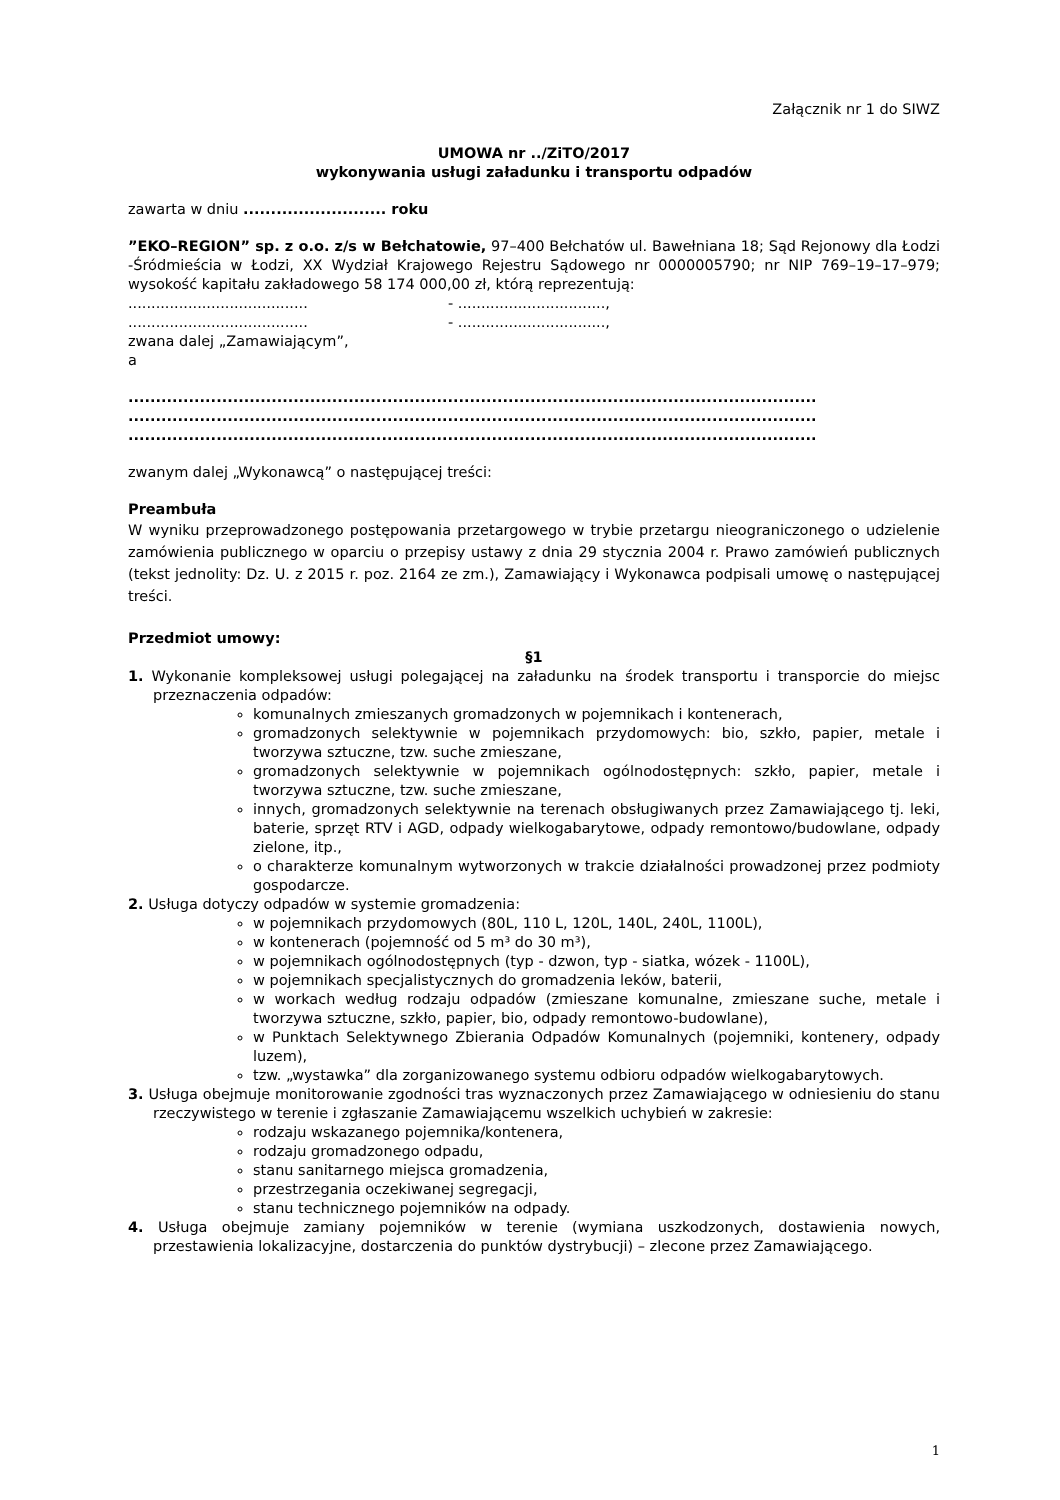Załącznik nr 1 do SIWZ
UMOWA nr ../ZiTO/2017
wykonywania usługi załadunku i transportu odpadów
zawarta w dniu .......................... roku
”EKO–REGION” sp. z o.o. z/s w Bełchatowie, 97–400 Bełchatów ul. Bawełniana 18; Sąd Rejonowy dla Łodzi -Śródmieścia w Łodzi, XX Wydział Krajowego Rejestru Sądowego nr 0000005790; nr NIP 769–19–17–979; wysokość kapitału zakładowego 58 174 000,00 zł, którą reprezentują:
....................................... - ................................,
....................................... - ................................,
zwana dalej „Zamawiającym”,
a
.............................................................................................................................
.............................................................................................................................
.............................................................................................................................
zwanym dalej „Wykonawcą” o następującej treści:
Preambuła
W wyniku przeprowadzonego postępowania przetargowego w trybie przetargu nieograniczonego o udzielenie zamówienia publicznego w oparciu o przepisy ustawy z dnia 29 stycznia 2004 r. Prawo zamówień publicznych (tekst jednolity: Dz. U. z 2015 r. poz. 2164 ze zm.), Zamawiający i Wykonawca podpisali umowę o następującej treści.
Przedmiot umowy:
§1
1. Wykonanie kompleksowej usługi polegającej na załadunku na środek transportu i transporcie do miejsc przeznaczenia odpadów:
komunalnych zmieszanych gromadzonych w pojemnikach i kontenerach,
gromadzonych selektywnie w pojemnikach przydomowych: bio, szkło, papier, metale i tworzywa sztuczne, tzw. suche zmieszane,
gromadzonych selektywnie w pojemnikach ogólnodostępnych: szkło, papier, metale i tworzywa sztuczne, tzw. suche zmieszane,
innych, gromadzonych selektywnie na terenach obsługiwanych przez Zamawiającego tj. leki, baterie, sprzęt RTV i AGD, odpady wielkogabarytowe, odpady remontowo/budowlane, odpady zielone, itp.,
o charakterze komunalnym wytworzonych w trakcie działalności prowadzonej przez podmioty gospodarcze.
2. Usługa dotyczy odpadów w systemie gromadzenia:
w pojemnikach przydomowych (80L, 110 L, 120L, 140L, 240L, 1100L),
w kontenerach (pojemność od 5 m³ do 30 m³),
w pojemnikach ogólnodostępnych (typ - dzwon, typ - siatka, wózek - 1100L),
w pojemnikach specjalistycznych do gromadzenia leków, baterii,
w workach według rodzaju odpadów (zmieszane komunalne, zmieszane suche, metale i tworzywa sztuczne, szkło, papier, bio, odpady remontowo-budowlane),
w Punktach Selektywnego Zbierania Odpadów Komunalnych (pojemniki, kontenery, odpady luzem),
tzw. „wystawka” dla zorganizowanego systemu odbioru odpadów wielkogabarytowych.
3. Usługa obejmuje monitorowanie zgodności tras wyznaczonych przez Zamawiającego w odniesieniu do stanu rzeczywistego w terenie i zgłaszanie Zamawiającemu wszelkich uchybień w zakresie:
rodzaju wskazanego pojemnika/kontenera,
rodzaju gromadzonego odpadu,
stanu sanitarnego miejsca gromadzenia,
przestrzegania oczekiwanej segregacji,
stanu technicznego pojemników na odpady.
4. Usługa obejmuje zamiany pojemników w terenie (wymiana uszkodzonych, dostawienia nowych, przestawienia lokalizacyjne, dostarczenia do punktów dystrybucji) – zlecone przez Zamawiającego.
1